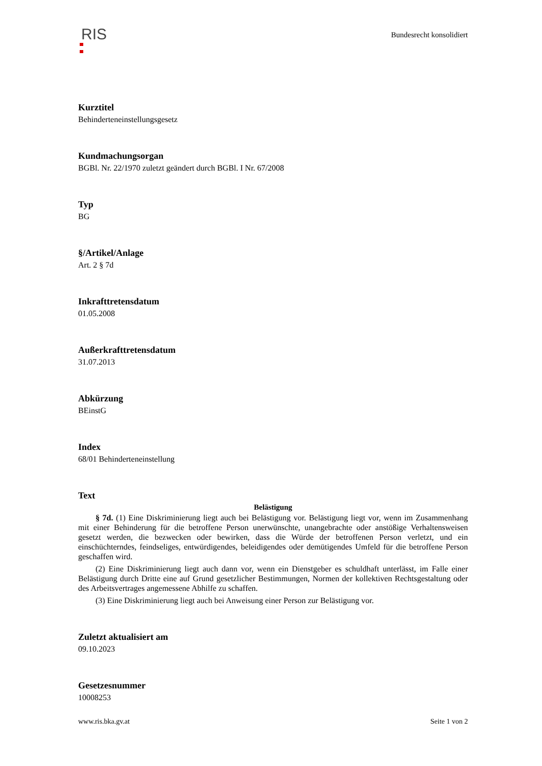RIS
Bundesrecht konsolidiert
Kurztitel
Behinderteneinstellungsgesetz
Kundmachungsorgan
BGBl. Nr. 22/1970 zuletzt geändert durch BGBl. I Nr. 67/2008
Typ
BG
§/Artikel/Anlage
Art. 2 § 7d
Inkrafttretensdatum
01.05.2008
Außerkrafttretensdatum
31.07.2013
Abkürzung
BEinstG
Index
68/01 Behinderteneinstellung
Text
Belästigung
§ 7d. (1) Eine Diskriminierung liegt auch bei Belästigung vor. Belästigung liegt vor, wenn im Zusammenhang mit einer Behinderung für die betroffene Person unerwünschte, unangebrachte oder anstößige Verhaltensweisen gesetzt werden, die bezwecken oder bewirken, dass die Würde der betroffenen Person verletzt, und ein einschüchterndes, feindseliges, entwürdigendes, beleidigendes oder demütigendes Umfeld für die betroffene Person geschaffen wird.
(2) Eine Diskriminierung liegt auch dann vor, wenn ein Dienstgeber es schuldhaft unterlässt, im Falle einer Belästigung durch Dritte eine auf Grund gesetzlicher Bestimmungen, Normen der kollektiven Rechtsgestaltung oder des Arbeitsvertrages angemessene Abhilfe zu schaffen.
(3) Eine Diskriminierung liegt auch bei Anweisung einer Person zur Belästigung vor.
Zuletzt aktualisiert am
09.10.2023
Gesetzesnummer
10008253
www.ris.bka.gv.at Seite 1 von 2